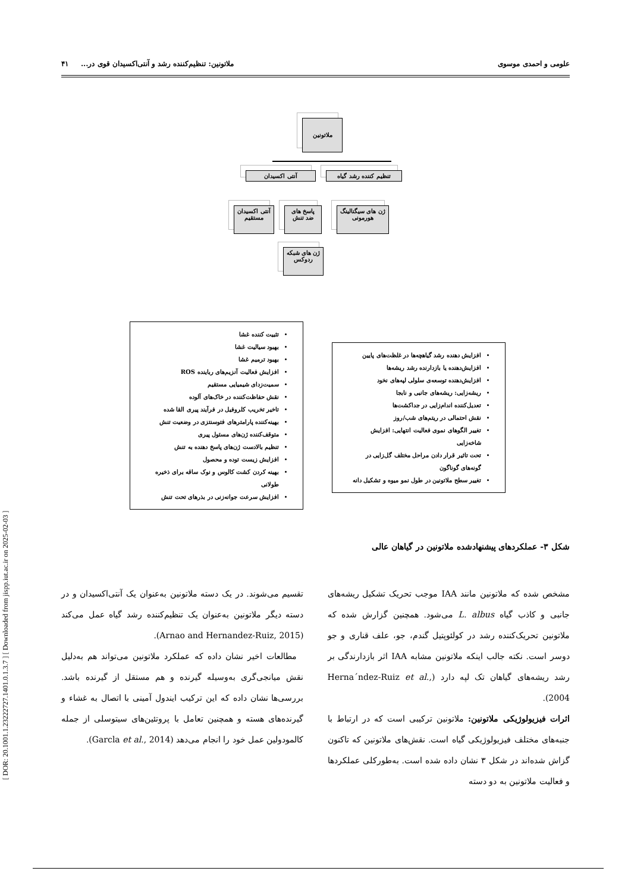[ DOR: 20.1001.1.23222727.1401.0.1.3.7 ] [ Downloaded from jispp.iut.ac.ir on 2025-02-03 ]
علومی و احمدی موسوی ملاتونین: تنظیم‌کننده رشد و آنتی‌اکسیدان قوی در... ۴۱
ملاتونین
تنظیم کننده رشد گیاه
آنتی اکسیدان
ژن های سیگنالینگ هورمونی
پاسخ های ضد تنش
آنتی اکسیدان مستقیم
ژن های شبکه ردوکس
تثبیت کننده غشا
بهبود سیالیت غشا
بهبود ترمیم غشا
افزایش فعالیت آنزیم‌های رباینده ROS
سمیت‌زدای شیمیایی مستقیم
نقش حفاظت‌کننده در خاک‌های آلوده
تاخیر تخریب کلروفیل در فرآیند پیری القا شده
بهینه‌کننده پارامترهای فتوسنتزی در وضعیت تنش
متوقف‌کننده ژن‌های مسئول پیری
تنظیم بالادست ژن‌های پاسخ دهنده به تنش
افزایش زیست توده و محصول
بهینه کردن کشت کالوس و نوک ساقه برای ذخیره طولانی
افزایش سرعت جوانه‌زنی در بذرهای تحت تنش
افزایش دهنده رشد گیاهچه‌ها در غلظت‌های پایین
افزایش‌دهنده یا بازدارنده رشد ریشه‌ها
افزایش‌دهنده توسعه‌ی سلولی لپه‌های نخود
ریشه‌زایی: ریشه‌های جانبی و نابجا
تعدیل‌کننده اندام‌زایی در جداکشت‌ها
نقش احتمالی در ریتم‌های شب/روز
تغییر الگوهای نموی فعالیت انتهایی: افزایش شاخه‌زایی
تحت تاثیر قرار دادن مراحل مختلف گل‌زایی در گونه‌های گوناگون
تغییر سطح ملاتونین در طول نمو میوه و تشکیل دانه
شکل ۳- عملکردهای پیشنهادشده ملاتونین در گیاهان عالی
مشخص شده که ملاتونین مانند IAA موجب تحریک تشکیل ریشه‌های جانبی و کاذب گیاه L. albus می‌شود. همچنین گزارش شده که ملاتونین تحریک‌کننده رشد در کولئوپتیل گندم، جو، علف قناری و جو دوسر است. نکته جالب اینکه ملاتونین مشابه IAA اثر بازدارندگی بر رشد ریشه‌های گیاهان تک لپه دارد (Herna´ndez-Ruiz et al., 2004).
اثرات فیزیولوژیکی ملاتونین: ملاتونین ترکیبی است که در ارتباط با جنبه‌های مختلف فیزیولوژیکی گیاه است. نقش‌های ملاتونین که تاکنون گزاش شده‌اند در شکل ۳ نشان داده شده است. به‌طورکلی عملکردها و فعالیت ملاتونین به دو دسته
تقسیم می‌شوند. در یک دسته ملاتونین به‌عنوان یک آنتی‌اکسیدان و در دسته دیگر ملاتونین به‌عنوان یک تنظیم‌کننده رشد گیاه عمل می‌کند (Arnao and Hernandez-Ruiz, 2015).
مطالعات اخیر نشان داده که عملکرد ملاتونین می‌تواند هم به‌دلیل نقش میانجی‌گری به‌وسیله گیرنده و هم مستقل از گیرنده باشد. بررسی‌ها نشان داده که این ترکیب ایندول آمینی با اتصال به غشاء و گیرنده‌های هسته و همچنین تعامل با پروتئین‌های سیتوسلی از جمله کالمودولین عمل خود را انجام می‌دهد (Garcla et al., 2014).